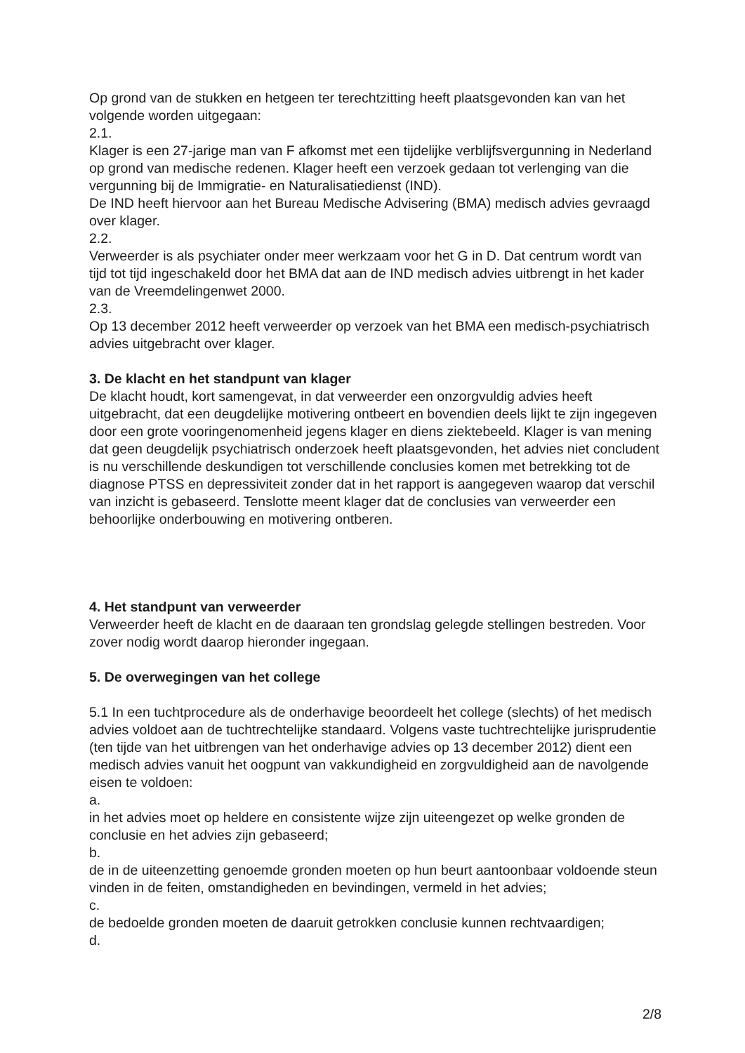Op grond van de stukken en hetgeen ter terechtzitting heeft plaatsgevonden kan van het volgende worden uitgegaan:
2.1.
Klager is een 27-jarige man van F afkomst met een tijdelijke verblijfsvergunning in Nederland op grond van medische redenen. Klager heeft een verzoek gedaan tot verlenging van die vergunning bij de Immigratie- en Naturalisatiedienst (IND).
De IND heeft hiervoor aan het Bureau Medische Advisering (BMA) medisch advies gevraagd over klager.
2.2.
Verweerder is als psychiater onder meer werkzaam voor het G in D. Dat centrum wordt van tijd tot tijd ingeschakeld door het BMA dat aan de IND medisch advies uitbrengt in het kader van de Vreemdelingenwet 2000.
2.3.
Op 13 december 2012 heeft verweerder op verzoek van het BMA een medisch-psychiatrisch advies uitgebracht over klager.
3. De klacht en het standpunt van klager
De klacht houdt, kort samengevat, in dat verweerder een onzorgvuldig advies heeft uitgebracht, dat een deugdelijke motivering ontbeert en bovendien deels lijkt te zijn ingegeven door een grote vooringenomenheid jegens klager en diens ziektebeeld. Klager is van mening dat geen deugdelijk psychiatrisch onderzoek heeft plaatsgevonden, het advies niet concludent is nu verschillende deskundigen tot verschillende conclusies komen met betrekking tot de diagnose PTSS en depressiviteit zonder dat in het rapport is aangegeven waarop dat verschil van inzicht is gebaseerd. Tenslotte meent klager dat de conclusies van verweerder een behoorlijke onderbouwing en motivering ontberen.
4. Het standpunt van verweerder
Verweerder heeft de klacht en de daaraan ten grondslag gelegde stellingen bestreden. Voor zover nodig wordt daarop hieronder ingegaan.
5. De overwegingen van het college
5.1 In een tuchtprocedure als de onderhavige beoordeelt het college (slechts) of het medisch advies voldoet aan de tuchtrechtelijke standaard. Volgens vaste tuchtrechtelijke jurisprudentie (ten tijde van het uitbrengen van het onderhavige advies op 13 december 2012) dient een medisch advies vanuit het oogpunt van vakkundigheid en zorgvuldigheid aan de navolgende eisen te voldoen:
a.
in het advies moet op heldere en consistente wijze zijn uiteengezet op welke gronden de conclusie en het advies zijn gebaseerd;
b.
de in de uiteenzetting genoemde gronden moeten op hun beurt aantoonbaar voldoende steun vinden in de feiten, omstandigheden en bevindingen, vermeld in het advies;
c.
de bedoelde gronden moeten de daaruit getrokken conclusie kunnen rechtvaardigen;
d.
2/8